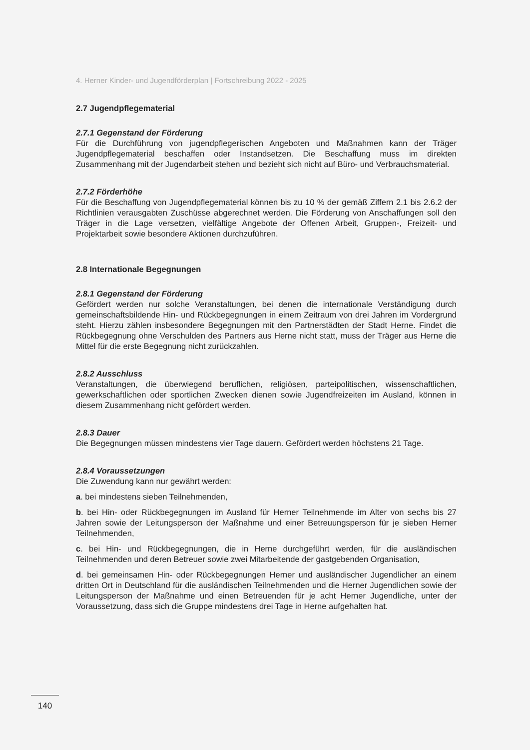4. Herner Kinder- und Jugendförderplan | Fortschreibung 2022 - 2025
2.7 Jugendpflegematerial
2.7.1 Gegenstand der Förderung
Für die Durchführung von jugendpflegerischen Angeboten und Maßnahmen kann der Träger Jugendpflegematerial beschaffen oder Instandsetzen. Die Beschaffung muss im direkten Zusammenhang mit der Jugendarbeit stehen und bezieht sich nicht auf Büro- und Verbrauchsmaterial.
2.7.2 Förderhöhe
Für die Beschaffung von Jugendpflegematerial können bis zu 10 % der gemäß Ziffern 2.1 bis 2.6.2 der Richtlinien verausgabten Zuschüsse abgerechnet werden. Die Förderung von Anschaffungen soll den Träger in die Lage versetzen, vielfältige Angebote der Offenen Arbeit, Gruppen-, Freizeit- und Projektarbeit sowie besondere Aktionen durchzuführen.
2.8 Internationale Begegnungen
2.8.1 Gegenstand der Förderung
Gefördert werden nur solche Veranstaltungen, bei denen die internationale Verständigung durch gemeinschaftsbildende Hin- und Rückbegegnungen in einem Zeitraum von drei Jahren im Vordergrund steht. Hierzu zählen insbesondere Begegnungen mit den Partnerstädten der Stadt Herne. Findet die Rückbegegnung ohne Verschulden des Partners aus Herne nicht statt, muss der Träger aus Herne die Mittel für die erste Begegnung nicht zurückzahlen.
2.8.2 Ausschluss
Veranstaltungen, die überwiegend beruflichen, religiösen, parteipolitischen, wissenschaftlichen, gewerkschaftlichen oder sportlichen Zwecken dienen sowie Jugendfreizeiten im Ausland, können in diesem Zusammenhang nicht gefördert werden.
2.8.3 Dauer
Die Begegnungen müssen mindestens vier Tage dauern. Gefördert werden höchstens 21 Tage.
2.8.4 Voraussetzungen
Die Zuwendung kann nur gewährt werden:
a. bei mindestens sieben Teilnehmenden,
b. bei Hin- oder Rückbegegnungen im Ausland für Herner Teilnehmende im Alter von sechs bis 27 Jahren sowie der Leitungsperson der Maßnahme und einer Betreuungsperson für je sieben Herner Teilnehmenden,
c. bei Hin- und Rückbegegnungen, die in Herne durchgeführt werden, für die ausländischen Teilnehmenden und deren Betreuer sowie zwei Mitarbeitende der gastgebenden Organisation,
d. bei gemeinsamen Hin- oder Rückbegegnungen Herner und ausländischer Jugendlicher an einem dritten Ort in Deutschland für die ausländischen Teilnehmenden und die Herner Jugendlichen sowie der Leitungsperson der Maßnahme und einen Betreuenden für je acht Herner Jugendliche, unter der Voraussetzung, dass sich die Gruppe mindestens drei Tage in Herne aufgehalten hat.
140